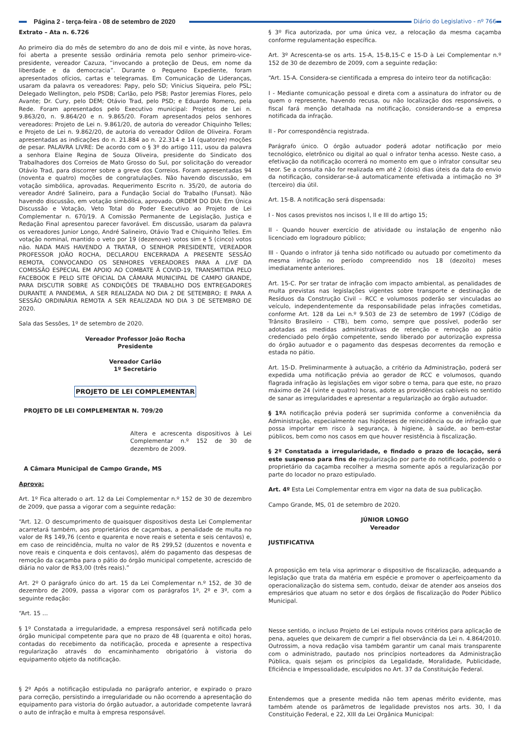Página 2 - terça-feira - 08 de setembro de 2020
Diário do Legislativo - nº 766
Extrato – Ata n. 6.726
Ao primeiro dia do mês de setembro do ano de dois mil e vinte, às nove horas, foi aberta a presente sessão ordinária remota pelo senhor primeiro-vice-presidente, vereador Cazuza, “invocando a proteção de Deus, em nome da liberdade e da democracia”. Durante o Pequeno Expediente, foram apresentados ofícios, cartas e telegramas. Em Comunicação de Lideranças, usaram da palavra os vereadores: Papy, pelo SD; Vinicius Siqueira, pelo PSL; Delegado Wellington, pelo PSDB; Carlão, pelo PSB; Pastor Jeremias Flores, pelo Avante; Dr. Cury, pelo DEM; Otávio Trad, pelo PSD; e Eduardo Romero, pela Rede. Foram apresentados pelo Executivo municipal: Projetos de Lei n. 9.863/20, n. 9.864/20 e n. 9.865/20. Foram apresentados pelos senhores vereadores: Projeto de Lei n. 9.861/20, de autoria do vereador Chiquinho Telles; e Projeto de Lei n. 9.862/20, de autoria do vereador Odilon de Oliveira. Foram apresentadas as indicações do n. 21.884 ao n. 22.314 e 14 (quatorze) moções de pesar. PALAVRA LIVRE: De acordo com o § 3º do artigo 111, usou da palavra a senhora Elaine Regina de Souza Oliveira, presidente do Sindicato dos Trabalhadores dos Correios de Mato Grosso do Sul, por solicitação do vereador Otávio Trad, para discorrer sobre a greve dos Correios. Foram apresentadas 94 (noventa e quatro) moções de congratulações. Não havendo discussão, em votação simbólica, aprovadas. Requerimento Escrito n. 35/20, de autoria do vereador André Salineiro, para a Fundação Social do Trabalho (Funsat). Não havendo discussão, em votação simbólica, aprovado. ORDEM DO DIA: Em Única Discussão e Votação, Veto Total do Poder Executivo ao Projeto de Lei Complementar n. 670/19. A Comissão Permanente de Legislação, Justiça e Redação Final apresentou parecer favorável. Em discussão, usaram da palavra os vereadores Junior Longo, André Salineiro, Otávio Trad e Chiquinho Telles. Em votação nominal, mantido o veto por 19 (dezenove) votos sim e 5 (cinco) votos não. NADA MAIS HAVENDO A TRATAR, O SENHOR PRESIDENTE, VEREADOR PROFESSOR JOÃO ROCHA, DECLAROU ENCERRADA A PRESENTE SESSÃO REMOTA, CONVOCANDO OS SENHORES VEREADORES PARA A LIVE DA COMISSÃO ESPECIAL EM APOIO AO COMBATE À COVID-19, TRANSMITIDA PELO FACEBOOK E PELO SITE OFICIAL DA CÂMARA MUNICIPAL DE CAMPO GRANDE, PARA DISCUTIR SOBRE AS CONDIÇÕES DE TRABALHO DOS ENTREGADORES DURANTE A PANDEMIA, A SER REALIZADA NO DIA 2 DE SETEMBRO; E PARA A SESSÃO ORDINÁRIA REMOTA A SER REALIZADA NO DIA 3 DE SETEMBRO DE 2020.
Sala das Sessões, 1º de setembro de 2020.
Vereador Professor João Rocha
Presidente
Vereador Carlão
1º Secretário
PROJETO DE LEI COMPLEMENTAR
PROJETO DE LEI COMPLEMENTAR N. 709/20
Altera e acrescenta dispositivos à Lei Complementar n.º 152 de 30 de dezembro de 2009.
A Câmara Municipal de Campo Grande, MS
Aprova:
Art. 1º Fica alterado o art. 12 da Lei Complementar n.º 152 de 30 de dezembro de 2009, que passa a vigorar com a seguinte redação:
“Art. 12. O descumprimento de quaisquer dispositivos desta Lei Complementar acarretará também, aos proprietários de caçambas, a penalidade de multa no valor de R$ 149,76 (cento e quarenta e nove reais e setenta e seis centavos) e, em caso de reincidência, multa no valor de R$ 299,52 (duzentos e noventa e nove reais e cinquenta e dois centavos), além do pagamento das despesas de remoção da caçamba para o pátio do órgão municipal competente, acrescido de diária no valor de R$3,00 (três reais).”
Art. 2º O parágrafo único do art. 15 da Lei Complementar n.º 152, de 30 de dezembro de 2009, passa a vigorar com os parágrafos 1º, 2º e 3º, com a seguinte redação:
“Art. 15 ...
§ 1º Constatada a irregularidade, a empresa responsável será notificada pelo órgão municipal competente para que no prazo de 48 (quarenta e oito) horas, contadas do recebimento da notificação, proceda e apresente a respectiva regularização através do encaminhamento obrigatório à vistoria do equipamento objeto da notificação.
§ 2º Após a notificação estipulada no parágrafo anterior, e expirado o prazo para correção, persistindo a irregularidade ou não ocorrendo a apresentação do equipamento para vistoria do órgão autuador, a autoridade competente lavrará o auto de infração e multa à empresa responsável.
§ 3º Fica autorizada, por uma única vez, a relocação da mesma caçamba conforme regulamentação específica.
Art. 3º Acrescenta-se os arts. 15-A, 15-B,15-C e 15-D à Lei Complementar n.º 152 de 30 de dezembro de 2009, com a seguinte redação:
“Art. 15-A. Considera-se cientificada a empresa do inteiro teor da notificação:
I - Mediante comunicação pessoal e direta com a assinatura do infrator ou de quem o represente, havendo recusa, ou não localização dos responsáveis, o fiscal fará menção detalhada na notificação, considerando-se a empresa notificada da infração.
II - Por correspondência registrada.
Parágrafo único. O órgão autuador poderá adotar notificação por meio tecnológico, eletrônico ou digital ao qual o infrator tenha acesso. Neste caso, a efetivação da notificação ocorrerá no momento em que o infrator consultar seu teor. Se a consulta não for realizada em até 2 (dois) dias úteis da data do envio da notificação, considerar-se-á automaticamente efetivada a intimação no 3º (terceiro) dia útil.
Art. 15-B. A notificação será dispensada:
I - Nos casos previstos nos incisos I, II e III do artigo 15;
II - Quando houver exercício de atividade ou instalação de engenho não licenciado em logradouro público;
III - Quando o infrator já tenha sido notificado ou autuado por cometimento da mesma infração no período compreendido nos 18 (dezoito) meses imediatamente anteriores.
Art. 15-C. Por ser tratar de infração com impacto ambiental, as penalidades de multa previstas nas legislações vigentes sobre transporte e destinação de Resíduos da Construção Civil – RCC e volumosos poderão ser vinculadas ao veículo, independentemente da responsabilidade pelas infrações cometidas, conforme Art. 128 da Lei n.º 9.503 de 23 de setembro de 1997 (Código de Trânsito Brasileiro - CTB), bem como, sempre que possível, poderão ser adotadas as medidas administrativas de retenção e remoção ao pátio credenciado pelo órgão competente, sendo liberado por autorização expressa do órgão autuador e o pagamento das despesas decorrentes da remoção e estada no pátio.
Art. 15-D. Preliminarmente à autuação, a critério da Administração, poderá ser expedida uma notificação prévia ao gerador de RCC e volumosos, quando flagrada infração às legislações em vigor sobre o tema, para que este, no prazo máximo de 24 (vinte e quatro) horas, adote as providências cabíveis no sentido de sanar as irregularidades e apresentar a regularização ao órgão autuador.
§ 1º A notificação prévia poderá ser suprimida conforme a conveniência da Administração, especialmente nas hipóteses de reincidência ou de infração que possa importar em risco à segurança, à higiene, à saúde, ao bem-estar públicos, bem como nos casos em que houver resistência à fiscalização.
§ 2º Constatada a irregularidade, e findado o prazo de locação, será este suspenso para fins de regularização por parte do notificado, podendo o proprietário da caçamba recolher a mesma somente após a regularização por parte do locador no prazo estipulado.
Art. 4º Esta Lei Complementar entra em vigor na data de sua publicação.
Campo Grande, MS, 01 de setembro de 2020.
JÚNIOR LONGO
Vereador
JUSTIFICATIVA
A proposição em tela visa aprimorar o dispositivo de fiscalização, adequando a legislação que trata da matéria em espécie e promover o aperfeiçoamento da operacionalização do sistema sem, contudo, deixar de atender aos anseios dos empresários que atuam no setor e dos órgãos de fiscalização do Poder Público Municipal.
Nesse sentido, o incluso Projeto de Lei estipula novos critérios para aplicação de pena, aqueles que deixarem de cumprir a fiel observância da Lei n. 4.864/2010. Outrossim, a nova redação visa também garantir um canal mais transparente com o administrado, pautado nos princípios norteadores da Administração Pública, quais sejam os princípios da Legalidade, Moralidade, Publicidade, Eficiência e Impessoalidade, esculpidos no Art. 37 da Constituição Federal.
Entendemos que a presente medida não tem apenas mérito evidente, mas também atende os parâmetros de legalidade previstos nos arts. 30, I da Constituição Federal, e 22, XIII da Lei Orgânica Municipal: